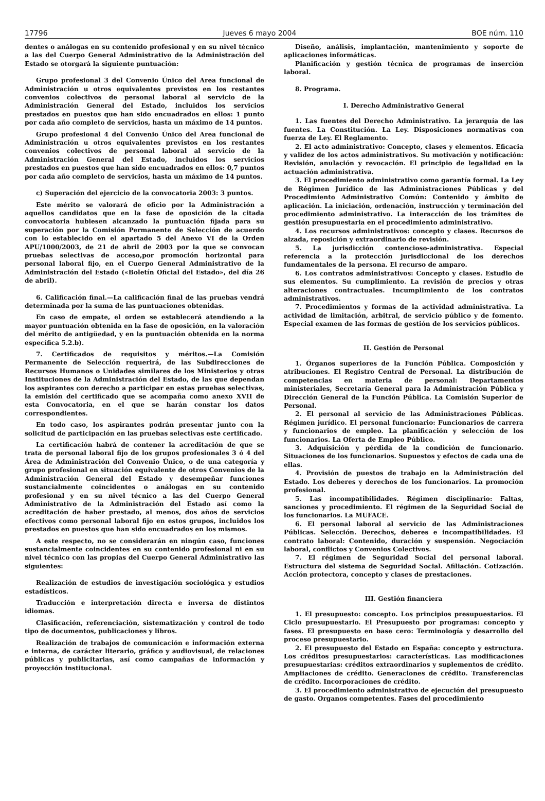17796 Jueves 6 mayo 2004 BOE núm. 110
dentes o análogas en su contenido profesional y en su nivel técnico a las del Cuerpo General Administrativo de la Administración del Estado se otorgará la siguiente puntuación:
Grupo profesional 3 del Convenio Único del Area funcional de Administración u otros equivalentes previstos en los restantes convenios colectivos de personal laboral al servicio de la Administración General del Estado, incluidos los servicios prestados en puestos que han sido encuadrados en ellos: 1 punto por cada año completo de servicios, hasta un máximo de 14 puntos.
Grupo profesional 4 del Convenio Único del Area funcional de Administración u otros equivalentes previstos en los restantes convenios colectivos de personal laboral al servicio de la Administración General del Estado, incluidos los servicios prestados en puestos que han sido encuadrados en ellos: 0,7 puntos por cada año completo de servicios, hasta un máximo de 14 puntos.
c) Superación del ejercicio de la convocatoria 2003: 3 puntos.
Este mérito se valorará de oficio por la Administración a aquellos candidatos que en la fase de oposición de la citada convocatoria hubiesen alcanzado la puntuación fijada para su superación por la Comisión Permanente de Selección de acuerdo con lo establecido en el apartado 5 del Anexo VI de la Orden APU/1000/2003, de 21 de abril de 2003 por la que se convocan pruebas selectivas de acceso,por promoción horizontal para personal laboral fijo, en el Cuerpo General Administrativo de la Administración del Estado («Boletín Oficial del Estado», del día 26 de abril).
6. Calificación final.—La calificación final de las pruebas vendrá determinada por la suma de las puntuaciones obtenidas.
En caso de empate, el orden se establecerá atendiendo a la mayor puntuación obtenida en la fase de oposición, en la valoración del mérito de antigüedad, y en la puntuación obtenida en la norma específica 5.2.b).
7. Certificados de requisitos y méritos.—La Comisión Permanente de Selección requerirá, de las Subdirecciones de Recursos Humanos o Unidades similares de los Ministerios y otras Instituciones de la Administración del Estado, de las que dependan los aspirantes con derecho a participar en estas pruebas selectivas, la emisión del certificado que se acompaña como anexo XVII de esta Convocatoria, en el que se harán constar los datos correspondientes.
En todo caso, los aspirantes podrán presentar junto con la solicitud de participación en las pruebas selectivas este certificado.
La certificación habrá de contener la acreditación de que se trata de personal laboral fijo de los grupos profesionales 3 ó 4 del Área de Administración del Convenio Único, o de una categoría y grupo profesional en situación equivalente de otros Convenios de la Administración General del Estado y desempeñar funciones sustancialmente coincidentes o análogas en su contenido profesional y en su nivel técnico a las del Cuerpo General Administrativo de la Administración del Estado así como la acreditación de haber prestado, al menos, dos años de servicios efectivos como personal laboral fijo en estos grupos, incluidos los prestados en puestos que han sido encuadrados en los mismos.
A este respecto, no se considerarán en ningún caso, funciones sustancialmente coincidentes en su contenido profesional ni en su nivel técnico con las propias del Cuerpo General Administrativo las siguientes:
Realización de estudios de investigación sociológica y estudios estadísticos.
Traducción e interpretación directa e inversa de distintos idiomas.
Clasificación, referenciación, sistematización y control de todo tipo de documentos, publicaciones y libros.
Realización de trabajos de comunicación e información externa e interna, de carácter literario, gráfico y audiovisual, de relaciones públicas y publicitarias, así como campañas de información y proyección institucional.
Diseño, análisis, implantación, mantenimiento y soporte de aplicaciones informáticas.
Planificación y gestión técnica de programas de inserción laboral.
8. Programa.
I. Derecho Administrativo General
1. Las fuentes del Derecho Administrativo. La jerarquía de las fuentes. La Constitución. La Ley. Disposiciones normativas con fuerza de Ley. El Reglamento.
2. El acto administrativo: Concepto, clases y elementos. Eficacia y validez de los actos administrativos. Su motivación y notificación: Revisión, anulación y revocación. El principio de legalidad en la actuación administrativa.
3. El procedimiento administrativo como garantía formal. La Ley de Régimen Jurídico de las Administraciones Públicas y del Procedimiento Administrativo Común: Contenido y ámbito de aplicación. La iniciación, ordenación, instrucción y terminación del procedimiento administrativo. La interacción de los trámites de gestión presupuestaria en el procedimiento administrativo.
4. Los recursos administrativos: concepto y clases. Recursos de alzada, reposición y extraordinario de revisión.
5. La jurisdicción contencioso-administrativa. Especial referencia a la protección jurisdiccional de los derechos fundamentales de la persona. El recurso de amparo.
6. Los contratos administrativos: Concepto y clases. Estudio de sus elementos. Su cumplimiento. La revisión de precios y otras alteraciones contractuales. Incumplimiento de los contratos administrativos.
7. Procedimientos y formas de la actividad administrativa. La actividad de limitación, arbitral, de servicio público y de fomento. Especial examen de las formas de gestión de los servicios públicos.
II. Gestión de Personal
1. Órganos superiores de la Función Pública. Composición y atribuciones. El Registro Central de Personal. La distribución de competencias en materia de personal: Departamentos ministeriales, Secretaría General para la Administración Pública y Dirección General de la Función Pública. La Comisión Superior de Personal.
2. El personal al servicio de las Administraciones Públicas. Régimen jurídico. El personal funcionario: Funcionarios de carrera y funcionarios de empleo. La planificación y selección de los funcionarios. La Oferta de Empleo Público.
3. Adquisición y pérdida de la condición de funcionario. Situaciones de los funcionarios. Supuestos y efectos de cada una de ellas.
4. Provisión de puestos de trabajo en la Administración del Estado. Los deberes y derechos de los funcionarios. La promoción profesional.
5. Las incompatibilidades. Régimen disciplinario: Faltas, sanciones y procedimiento. El régimen de la Seguridad Social de los funcionarios. La MUFACE.
6. El personal laboral al servicio de las Administraciones Públicas. Selección. Derechos, deberes e incompatibilidades. El contrato laboral: Contenido, duración y suspensión. Negociación laboral, conflictos y Convenios Colectivos.
7. El régimen de Seguridad Social del personal laboral. Estructura del sistema de Seguridad Social. Afiliación. Cotización. Acción protectora, concepto y clases de prestaciones.
III. Gestión financiera
1. El presupuesto: concepto. Los principios presupuestarios. El Ciclo presupuestario. El Presupuesto por programas: concepto y fases. El presupuesto en base cero: Terminología y desarrollo del proceso presupuestario.
2. El presupuesto del Estado en España: concepto y estructura. Los créditos presupuestarios: características. Las modificaciones presupuestarias: créditos extraordinarios y suplementos de crédito. Ampliaciones de crédito. Generaciones de crédito. Transferencias de crédito. Incorporaciones de crédito.
3. El procedimiento administrativo de ejecución del presupuesto de gasto. Organos competentes. Fases del procedimiento